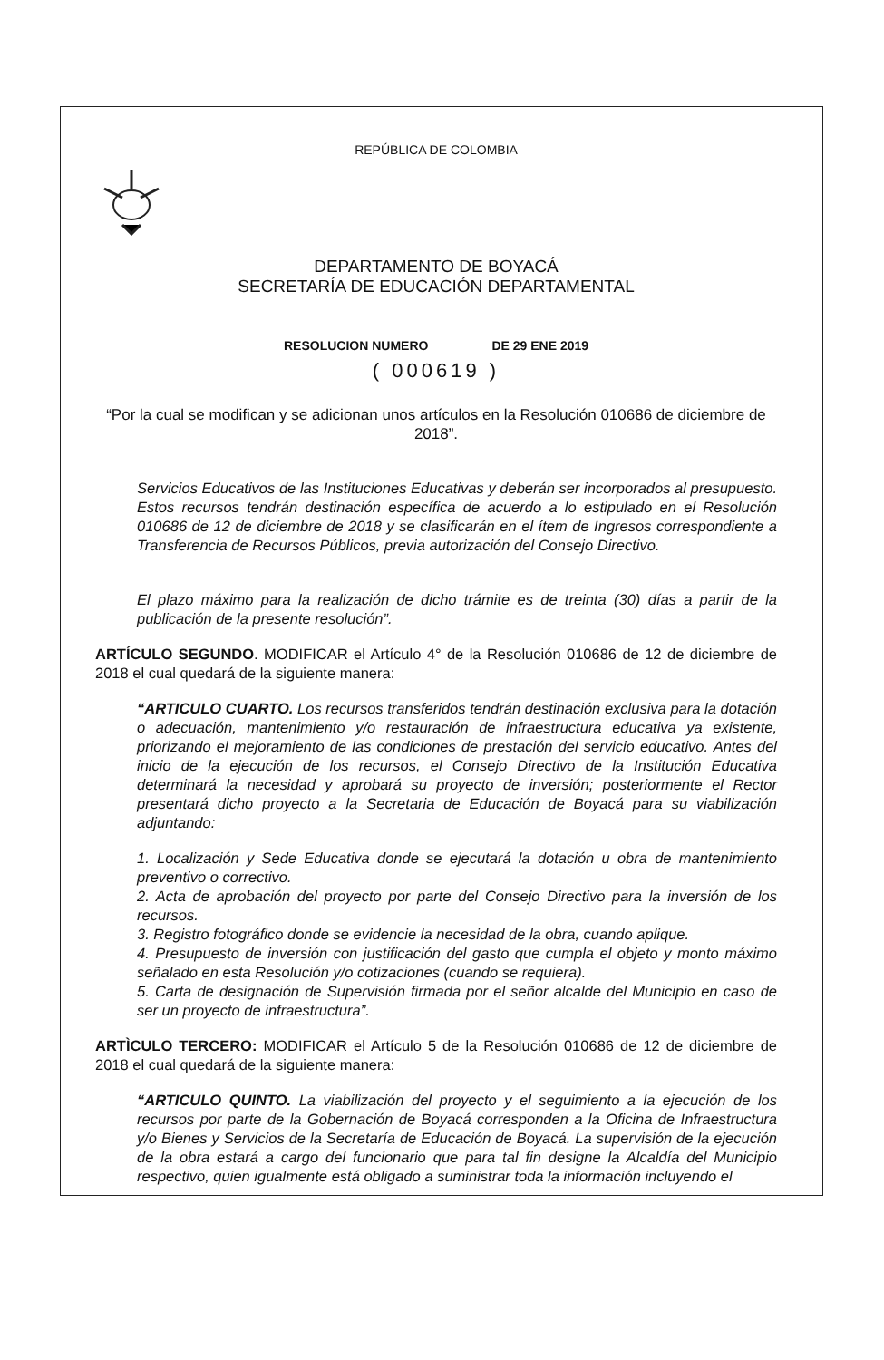REPÚBLICA DE COLOMBIA
DEPARTAMENTO DE BOYACÁ
SECRETARÍA DE EDUCACIÓN DEPARTAMENTAL
RESOLUCION NUMERO DE 29 ENE 2019
( 000619 )
“Por la cual se modifican y se adicionan unos artículos en la Resolución 010686 de diciembre de 2018”.
Servicios Educativos de las Instituciones Educativas y deberán ser incorporados al presupuesto. Estos recursos tendrán destinación específica de acuerdo a lo estipulado en el Resolución 010686 de 12 de diciembre de 2018 y se clasificarán en el ítem de Ingresos correspondiente a Transferencia de Recursos Públicos, previa autorización del Consejo Directivo.
El plazo máximo para la realización de dicho trámite es de treinta (30) días a partir de la publicación de la presente resolución”.
ARTÍCULO SEGUNDO. MODIFICAR el Artículo 4° de la Resolución 010686 de 12 de diciembre de 2018 el cual quedará de la siguiente manera:
“ARTICULO CUARTO. Los recursos transferidos tendrán destinación exclusiva para la dotación o adecuación, mantenimiento y/o restauración de infraestructura educativa ya existente, priorizando el mejoramiento de las condiciones de prestación del servicio educativo. Antes del inicio de la ejecución de los recursos, el Consejo Directivo de la Institución Educativa determinará la necesidad y aprobará su proyecto de inversión; posteriormente el Rector presentará dicho proyecto a la Secretaria de Educación de Boyacá para su viabilización adjuntando:
1. Localización y Sede Educativa donde se ejecutará la dotación u obra de mantenimiento preventivo o correctivo.
2. Acta de aprobación del proyecto por parte del Consejo Directivo para la inversión de los recursos.
3. Registro fotográfico donde se evidencie la necesidad de la obra, cuando aplique.
4. Presupuesto de inversión con justificación del gasto que cumpla el objeto y monto máximo señalado en esta Resolución y/o cotizaciones (cuando se requiera).
5. Carta de designación de Supervisión firmada por el señor alcalde del Municipio en caso de ser un proyecto de infraestructura”.
ARTÌCULO TERCERO: MODIFICAR el Artículo 5 de la Resolución 010686 de 12 de diciembre de 2018 el cual quedará de la siguiente manera:
“ARTICULO QUINTO. La viabilización del proyecto y el seguimiento a la ejecución de los recursos por parte de la Gobernación de Boyacá corresponden a la Oficina de Infraestructura y/o Bienes y Servicios de la Secretaría de Educación de Boyacá. La supervisión de la ejecución de la obra estará a cargo del funcionario que para tal fin designe la Alcaldía del Municipio respectivo, quien igualmente está obligado a suministrar toda la información incluyendo el